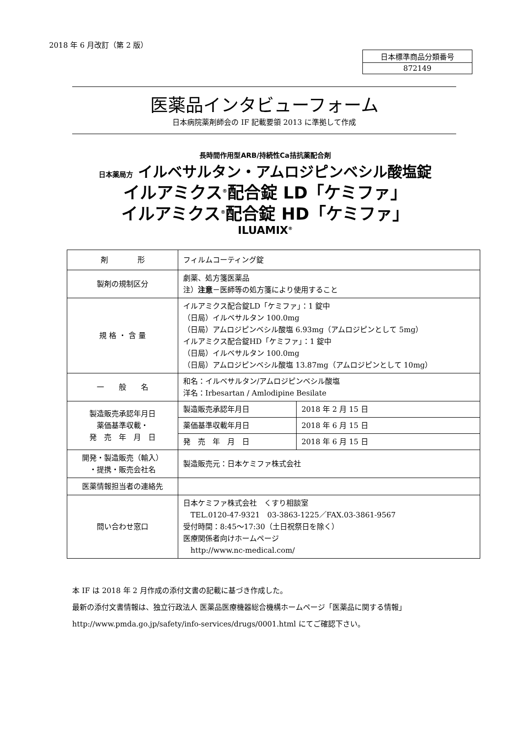2018 年 6 月改訂（第 2 版）
| 日本標準商品分類番号 |
| 872149 |
医薬品インタビューフォーム
日本病院薬剤師会の IF 記載要領 2013 に準拠して作成
長時間作用型ARB/持続性Ca拮抗薬配合剤
日本薬局方 イルベサルタン・アムロジピンベシル酸塩錠
イルアミクス<sup>®</sup>配合錠 LD「ケミファ」
イルアミクス<sup>®</sup>配合錠 HD「ケミファ」
ILUAMIX<sup>®</sup>
| 剤 形 | フィルムコーティング錠 | |
| 製剤の規制区分 | 劇薬、処方箋医薬品 注） 注意 －医師等の処方箋により使用すること | |
| 規 格 ・ 含 量 | イルアミクス配合錠LD「ケミファ」：1 錠中 （日局）イルベサルタン 100.0mg （日局）アムロジピンベシル酸塩 6.93mg（アムロジピンとして 5mg） イルアミクス配合錠HD「ケミファ」：1 錠中 （日局）イルベサルタン 100.0mg （日局）アムロジピンベシル酸塩 13.87mg（アムロジピンとして 10mg） | |
| 一 般 名 | 和名：イルベサルタン/アムロジピンベシル酸塩 洋名：Irbesartan / Amlodipine Besilate | |
| 製造販売承認年月日 薬価基準収載・ 発 売 年 月 日 | 製造販売承認年月日 | 2018 年 2 月 15 日 |
| | 薬価基準収載年月日 | 2018 年 6 月 15 日 |
| | 発 売 年 月 日 | 2018 年 6 月 15 日 |
| 開発・製造販売（輸入） ・提携・販売会社名 | 製造販売元：日本ケミファ株式会社 | |
| 医薬情報担当者の連絡先 | | |
| 問い合わせ窓口 | 日本ケミファ株式会社 くすり相談室 TEL.0120-47-9321 03-3863-1225／FAX.03-3861-9567 受付時間：8:45～17:30（土日祝祭日を除く） 医療関係者向けホームページ http://www.nc-medical.com/ | |
本 IF は 2018 年 2 月作成の添付文書の記載に基づき作成した。
最新の添付文書情報は、独立行政法人 医薬品医療機器総合機構ホームページ「医薬品に関する情報」
http://www.pmda.go.jp/safety/info-services/drugs/0001.html にてご確認下さい。